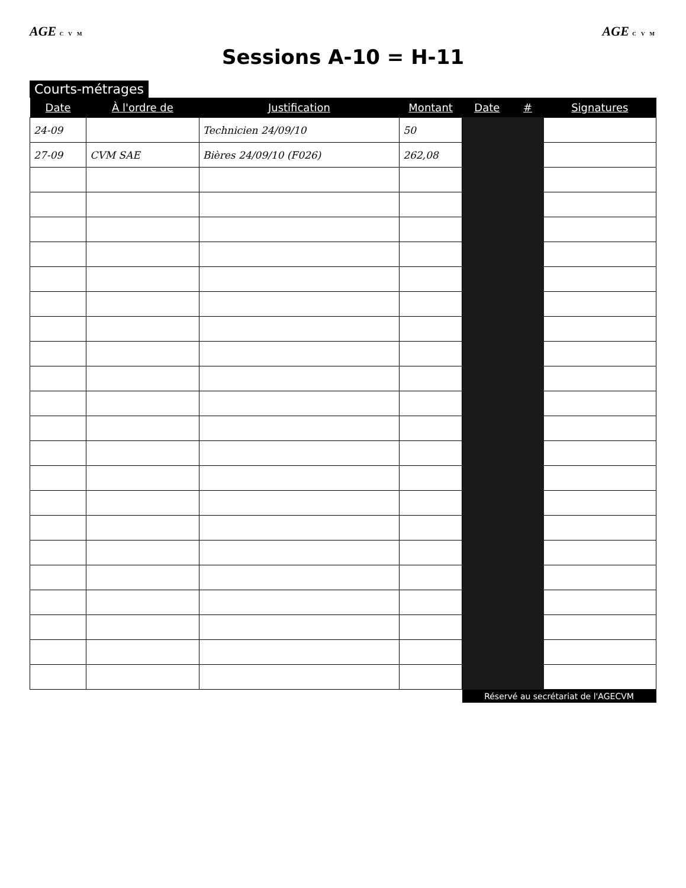AGE C V M
AGE C V M
Sessions A-10 = H-11
Courts-métrages
| Date | À l'ordre de | Justification | Montant | Date | # | Signatures |
| --- | --- | --- | --- | --- | --- | --- |
| 24-09 | | Technicien 24/09/10 | 50 | | | |
| 27-09 | CVM SAE | Bières 24/09/10 (F026) | 262,08 | | | |
| | | | | Réservé au secrétariat de l'AGECVM | | |